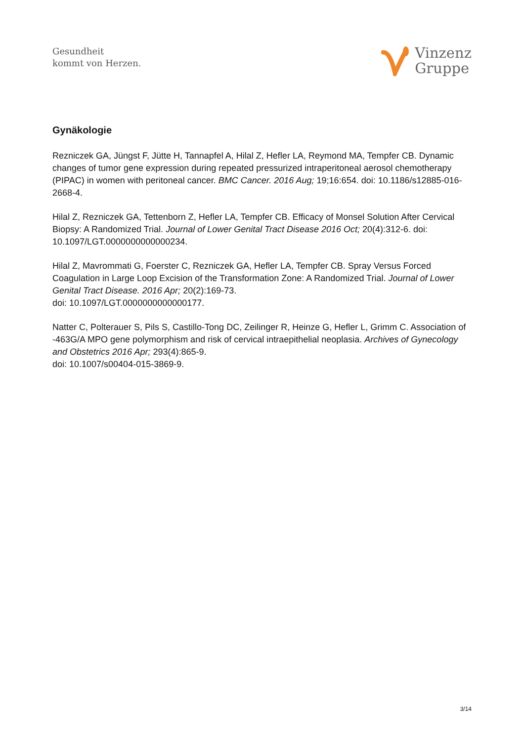Gesundheit
kommt von Herzen.
Vinzenz
Gruppe
Gynäkologie
Rezniczek GA, Jüngst F, Jütte H, Tannapfel A, Hilal Z, Hefler LA, Reymond MA, Tempfer CB. Dynamic changes of tumor gene expression during repeated pressurized intraperitoneal aerosol chemotherapy (PIPAC) in women with peritoneal cancer. BMC Cancer. 2016 Aug; 19;16:654. doi: 10.1186/s12885-016-2668-4.
Hilal Z, Rezniczek GA, Tettenborn Z, Hefler LA, Tempfer CB. Efficacy of Monsel Solution After Cervical Biopsy: A Randomized Trial. Journal of Lower Genital Tract Disease 2016 Oct; 20(4):312-6. doi: 10.1097/LGT.0000000000000234.
Hilal Z, Mavrommati G, Foerster C, Rezniczek GA, Hefler LA, Tempfer CB. Spray Versus Forced Coagulation in Large Loop Excision of the Transformation Zone: A Randomized Trial. Journal of Lower Genital Tract Disease. 2016 Apr; 20(2):169-73.
doi: 10.1097/LGT.0000000000000177.
Natter C, Polterauer S, Pils S, Castillo-Tong DC, Zeilinger R, Heinze G, Hefler L, Grimm C. Association of -463G/A MPO gene polymorphism and risk of cervical intraepithelial neoplasia. Archives of Gynecology and Obstetrics 2016 Apr; 293(4):865-9.
doi: 10.1007/s00404-015-3869-9.
3/14